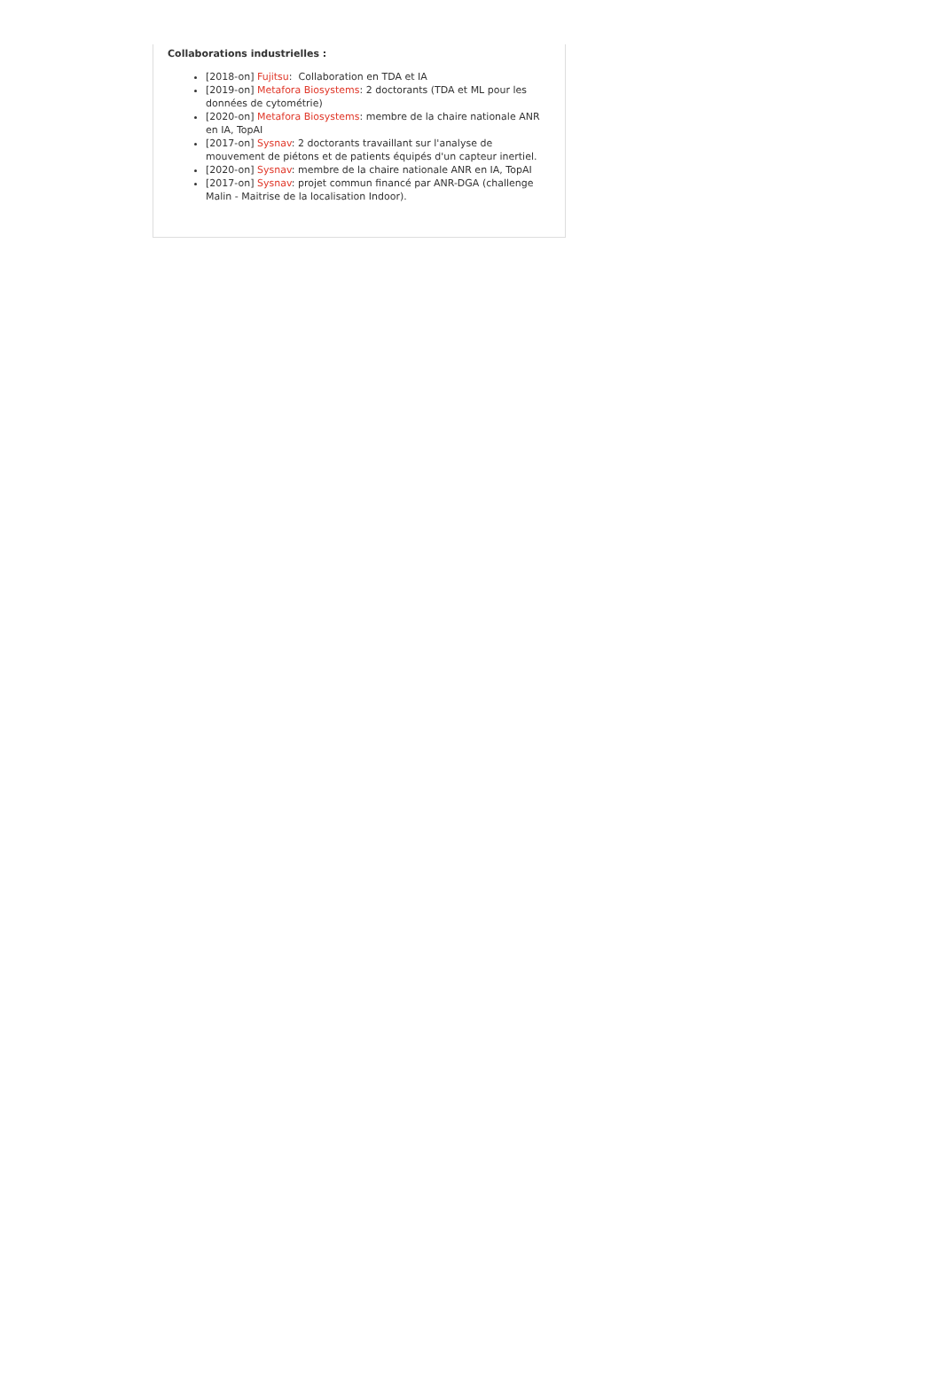Collaborations industrielles :
[2018-on] Fujitsu: Collaboration en TDA et IA
[2019-on] Metafora Biosystems: 2 doctorants (TDA et ML pour les données de cytométrie)
[2020-on] Metafora Biosystems: membre de la chaire nationale ANR en IA, TopAI
[2017-on] Sysnav: 2 doctorants travaillant sur l'analyse de mouvement de piétons et de patients équipés d'un capteur inertiel.
[2020-on] Sysnav: membre de la chaire nationale ANR en IA, TopAI
[2017-on] Sysnav: projet commun financé par ANR-DGA (challenge Malin - Maitrise de la localisation Indoor).